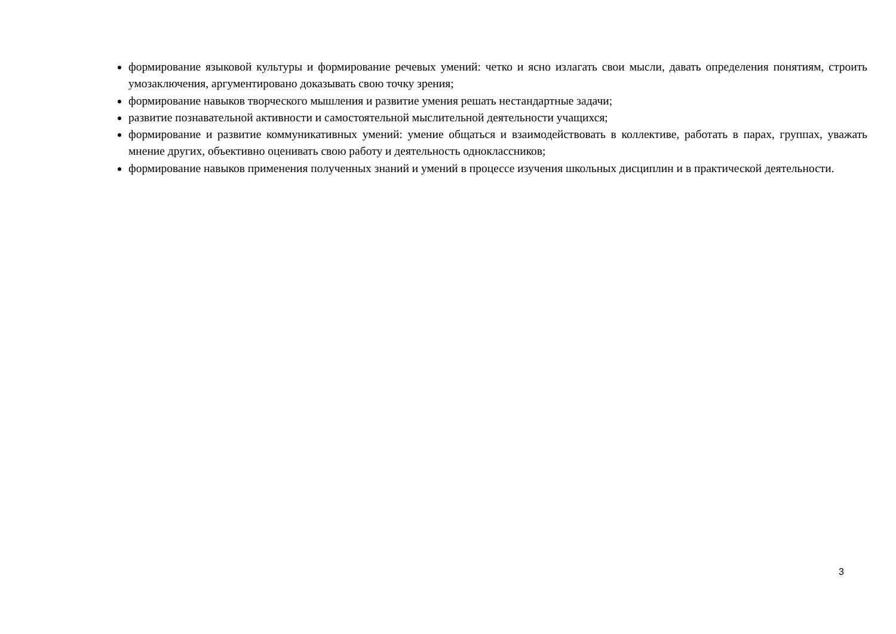формирование языковой культуры и формирование речевых умений: четко и ясно излагать свои мысли, давать определения понятиям, строить умозаключения, аргументировано доказывать свою точку зрения;
формирование навыков творческого мышления и развитие умения решать нестандартные задачи;
развитие познавательной активности и самостоятельной мыслительной деятельности учащихся;
формирование и развитие коммуникативных умений: умение общаться и взаимодействовать в коллективе, работать в парах, группах, уважать мнение других, объективно оценивать свою работу и деятельность одноклассников;
формирование навыков применения полученных знаний и умений в процессе изучения школьных дисциплин и в практической деятельности.
3